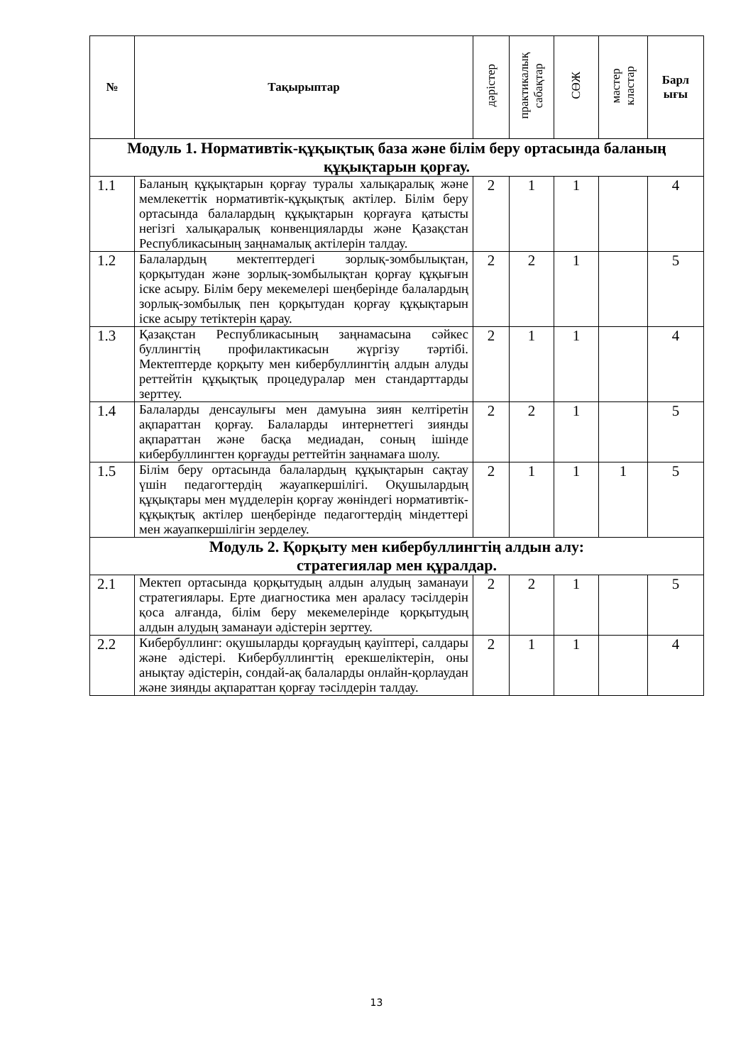| № | Тақырыптар | дәрістер | практикалық сабақтар | СӨЖ | мастер кластар | Барл ығы |
| --- | --- | --- | --- | --- | --- | --- |
| Модуль 1. Нормативтік-құқықтық база және білім беру ортасында баланың құқықтарын қорғау. | | | | | | |
| 1.1 | Баланың құқықтарын қорғау туралы халықаралық және мемлекеттік нормативтік-құқықтық актілер. Білім беру ортасында балалардың құқықтарын қорғауға қатысты негізгі халықаралық конвенцияларды және Қазақстан Республикасының заңнамалық актілерін талдау. | 2 | 1 | 1 | | 4 |
| 1.2 | Балалардың мектептердегі зорлық-зомбылықтан, қорқытудан және зорлық-зомбылықтан қорғау құқығын іске асыру. Білім беру мекемелері шеңберінде балалардың зорлық-зомбылық пен қорқытудан қорғау құқықтарын іске асыру тетіктерін қарау. | 2 | 2 | 1 | | 5 |
| 1.3 | Қазақстан Республикасының заңнамасына сәйкес буллингтің профилактикасын жүргізу тәртібі. Мектептерде қорқыту мен кибербуллингтің алдын алуды реттейтін құқықтық процедуралар мен стандарттарды зерттеу. | 2 | 1 | 1 | | 4 |
| 1.4 | Балаларды денсаулығы мен дамуына зиян келтіретін ақпараттан қорғау. Балаларды интернеттегі зиянды ақпараттан және басқа медиадан, соның ішінде кибербуллингтен қорғауды реттейтін заңнамаға шолу. | 2 | 2 | 1 | | 5 |
| 1.5 | Білім беру ортасында балалардың құқықтарын сақтау үшін педагогтердің жауапкершілігі. Оқушылардың құқықтары мен мүдделерін қорғау жөніндегі нормативтік-құқықтық актілер шеңберінде педагогтердің міндеттері мен жауапкершілігін зерделеу. | 2 | 1 | 1 | 1 | 5 |
| Модуль 2. Қорқыту мен кибербуллингтің алдын алу: стратегиялар мен құралдар. | | | | | | |
| 2.1 | Мектеп ортасында қорқытудың алдын алудың заманауи стратегиялары. Ерте диагностика мен араласу тәсілдерін қоса алғанда, білім беру мекемелерінде қорқытудың алдын алудың заманауи әдістерін зерттеу. | 2 | 2 | 1 | | 5 |
| 2.2 | Кибербуллинг: оқушыларды қорғаудың қауіптері, салдары және әдістері. Кибербуллингтің ерекшеліктерін, оны анықтау әдістерін, сондай-ақ балаларды онлайн-қорлаудан және зиянды ақпараттан қорғау тәсілдерін талдау. | 2 | 1 | 1 | | 4 |
13